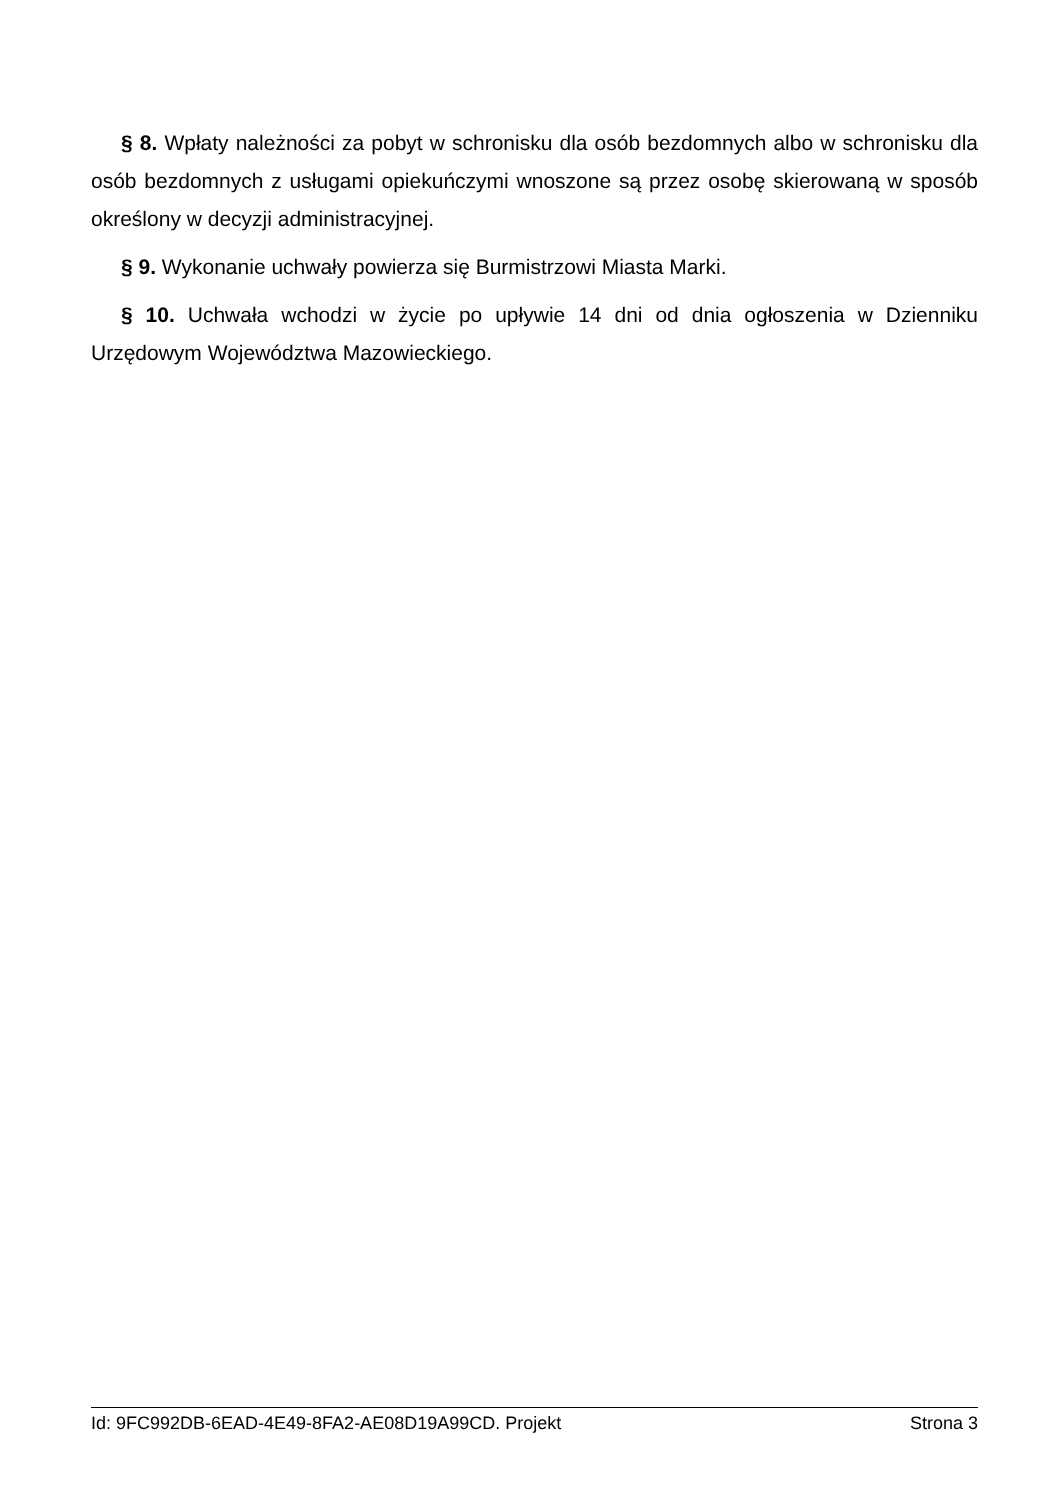§ 8. Wpłaty należności za pobyt w schronisku dla osób bezdomnych albo w schronisku dla osób bezdomnych z usługami opiekuńczymi wnoszone są przez osobę skierowaną w sposób określony w decyzji administracyjnej.
§ 9. Wykonanie uchwały powierza się Burmistrzowi Miasta Marki.
§ 10. Uchwała wchodzi w życie po upływie 14 dni od dnia ogłoszenia w Dzienniku Urzędowym Województwa Mazowieckiego.
Id: 9FC992DB-6EAD-4E49-8FA2-AE08D19A99CD. Projekt Strona 3